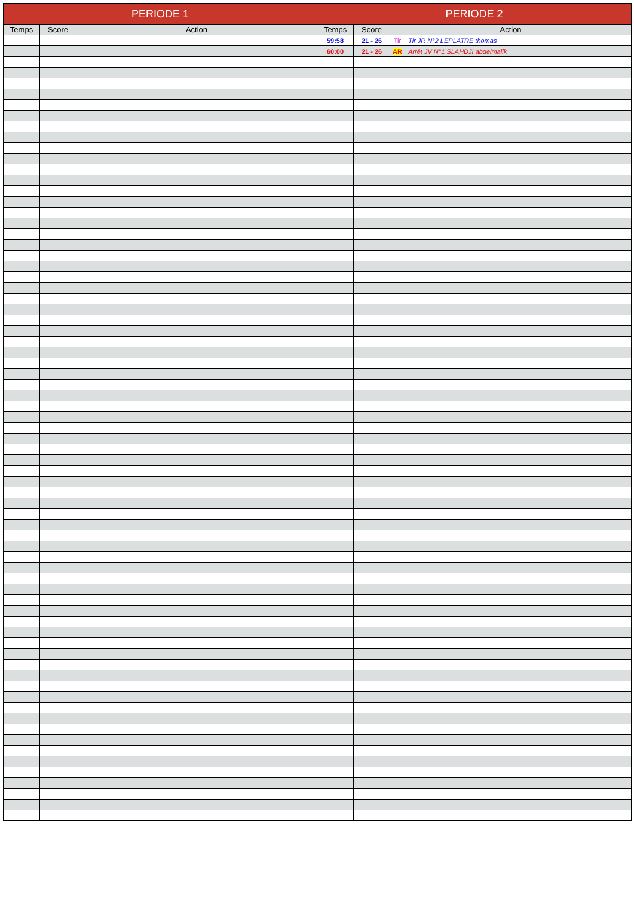| PERIODE 1 | | | | PERIODE 2 | | | |
| --- | --- | --- | --- | --- | --- | --- | --- |
| Temps | Score | Action | | Temps | Score | Action | |
| | | | | 59:58 | 21 - 26 | Tir | Tir JR N°2 LEPLATRE thomas |
| | | | | 60:00 | 21 - 26 | AR | Arrêt JV N°1 SLAHDJI abdelmalik |